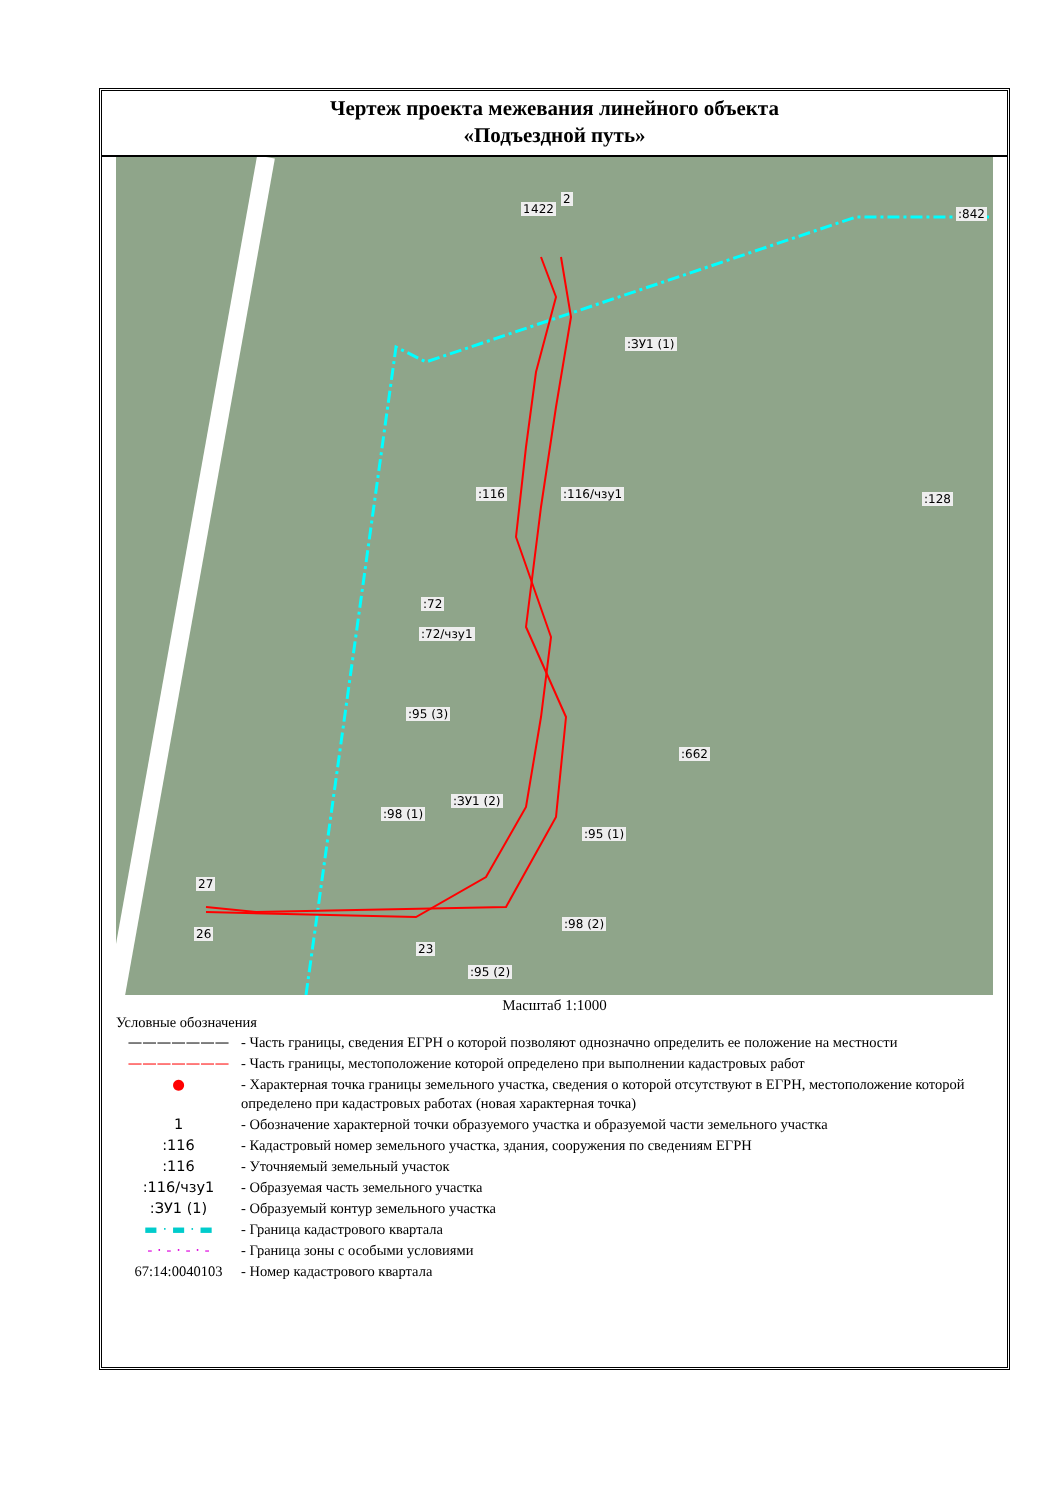Чертеж проекта межевания линейного объекта
«Подъездной путь»
1
2
:ЗУ1 (1)
:116 :116/чзу1
:72
:72/чзу1
:95 (3)
:662
:98 (1)
:ЗУ1 (2)
:95 (1)
:98 (2)
:95 (2)
:128
:842 422
27
26
23
Масштаб 1:1000
Условные обозначения
——————— - Часть границы, сведения ЕГРН о которой позволяют однозначно определить ее положение на местности
——————— - Часть границы, местоположение которой определено при выполнении кадастровых работ
● - Характерная точка границы земельного участка, сведения о которой отсутствуют в ЕГРН, местоположение которой определено при кадастровых работах (новая характерная точка)
1 - Обозначение характерной точки образуемого участка и образуемой части земельного участка
:116 - Кадастровый номер земельного участка, здания, сооружения по сведениям ЕГРН
:116 - Уточняемый земельный участок
:116/чзу1 - Образуемая часть земельного участка
:ЗУ1 (1) - Образуемый контур земельного участка
▬ · ▬ · ▬ - Граница кадастрового квартала
- · - · - · - - Граница зоны с особыми условиями
67:14:0040103 - Номер кадастрового квартала